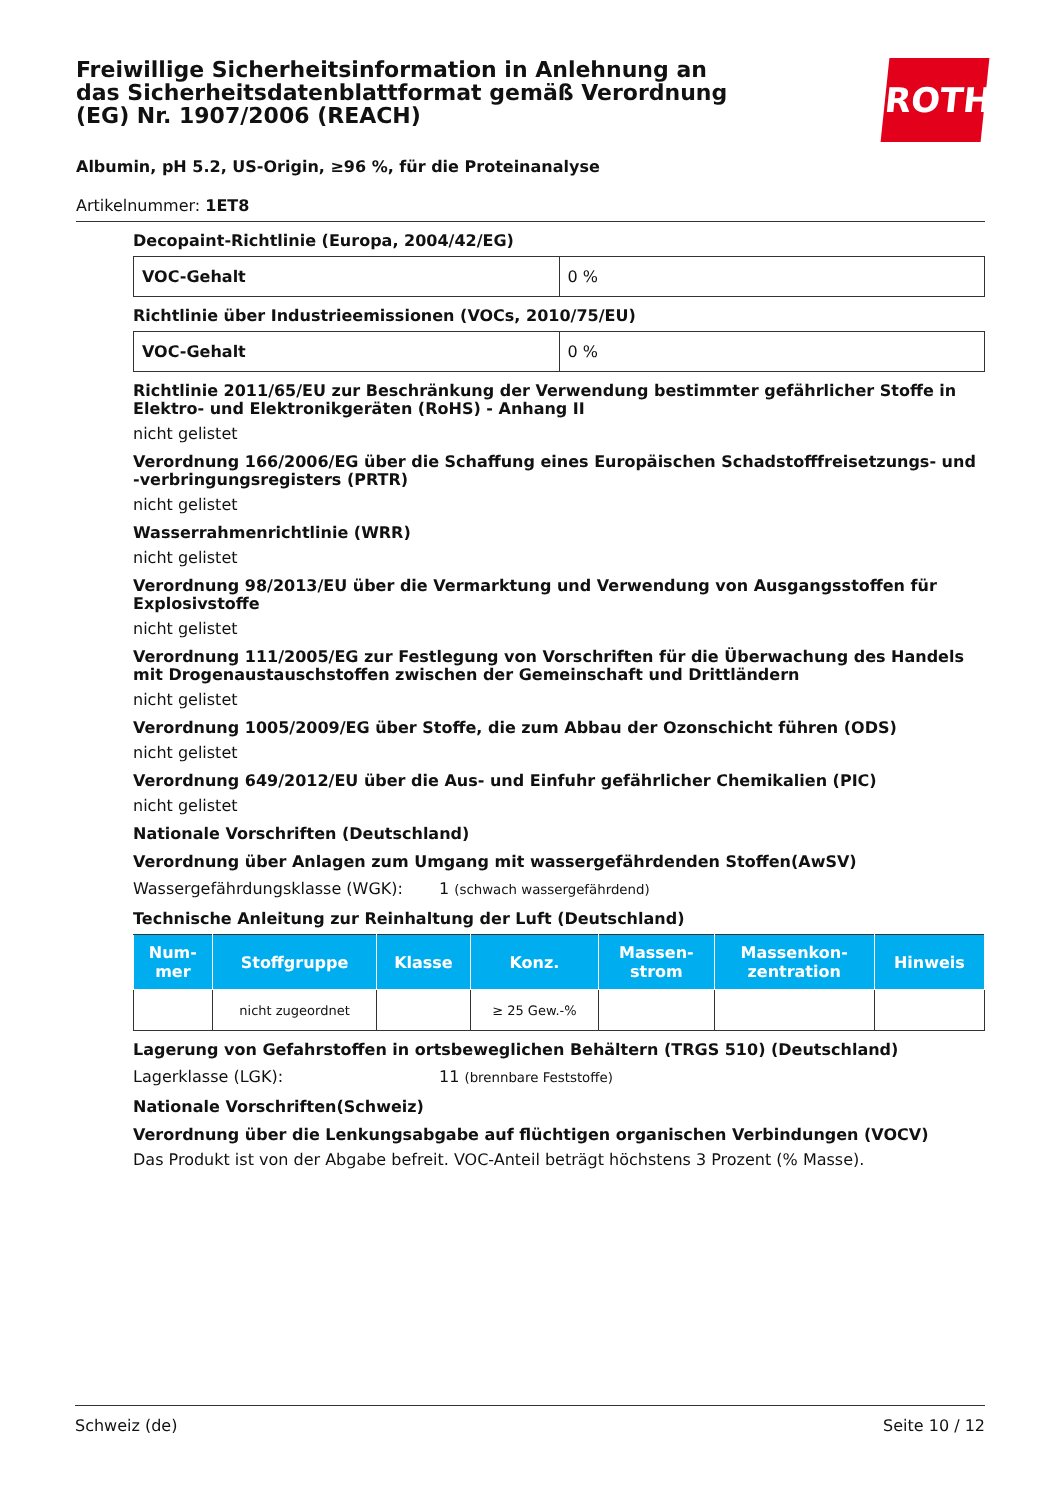ROTH
Freiwillige Sicherheitsinformation in Anlehnung an das Sicherheitsdatenblattformat gemäß Verordnung (EG) Nr. 1907/2006 (REACH)
Albumin, pH 5.2, US-Origin, ≥96 %, für die Proteinanalyse
Artikelnummer: 1ET8
Decopaint-Richtlinie (Europa, 2004/42/EG)
| VOC-Gehalt | 0 % |
Richtlinie über Industrieemissionen (VOCs, 2010/75/EU)
| VOC-Gehalt | 0 % |
Richtlinie 2011/65/EU zur Beschränkung der Verwendung bestimmter gefährlicher Stoffe in Elektro- und Elektronikgeräten (RoHS) - Anhang II
nicht gelistet
Verordnung 166/2006/EG über die Schaffung eines Europäischen Schadstofffreisetzungs- und -verbringungsregisters (PRTR)
nicht gelistet
Wasserrahmenrichtlinie (WRR)
nicht gelistet
Verordnung 98/2013/EU über die Vermarktung und Verwendung von Ausgangsstoffen für Explosivstoffe
nicht gelistet
Verordnung 111/2005/EG zur Festlegung von Vorschriften für die Überwachung des Handels mit Drogenaustauschstoffen zwischen der Gemeinschaft und Drittländern
nicht gelistet
Verordnung 1005/2009/EG über Stoffe, die zum Abbau der Ozonschicht führen (ODS)
nicht gelistet
Verordnung 649/2012/EU über die Aus- und Einfuhr gefährlicher Chemikalien (PIC)
nicht gelistet
Nationale Vorschriften (Deutschland)
Verordnung über Anlagen zum Umgang mit wassergefährdenden Stoffen(AwSV)
Wassergefährdungsklasse (WGK): 1 (schwach wassergefährdend)
Technische Anleitung zur Reinhaltung der Luft (Deutschland)
| Num- mer | Stoffgruppe | Klasse | Konz. | Massen- strom | Massenkon- zentration | Hinweis |
| --- | --- | --- | --- | --- | --- | --- |
| | nicht zugeordnet | | ≥ 25 Gew.-% | | | |
Lagerung von Gefahrstoffen in ortsbeweglichen Behältern (TRGS 510) (Deutschland)
Lagerklasse (LGK): 11 (brennbare Feststoffe)
Nationale Vorschriften(Schweiz)
Verordnung über die Lenkungsabgabe auf flüchtigen organischen Verbindungen (VOCV)
Das Produkt ist von der Abgabe befreit. VOC-Anteil beträgt höchstens 3 Prozent (% Masse).
Schweiz (de) Seite 10 / 12